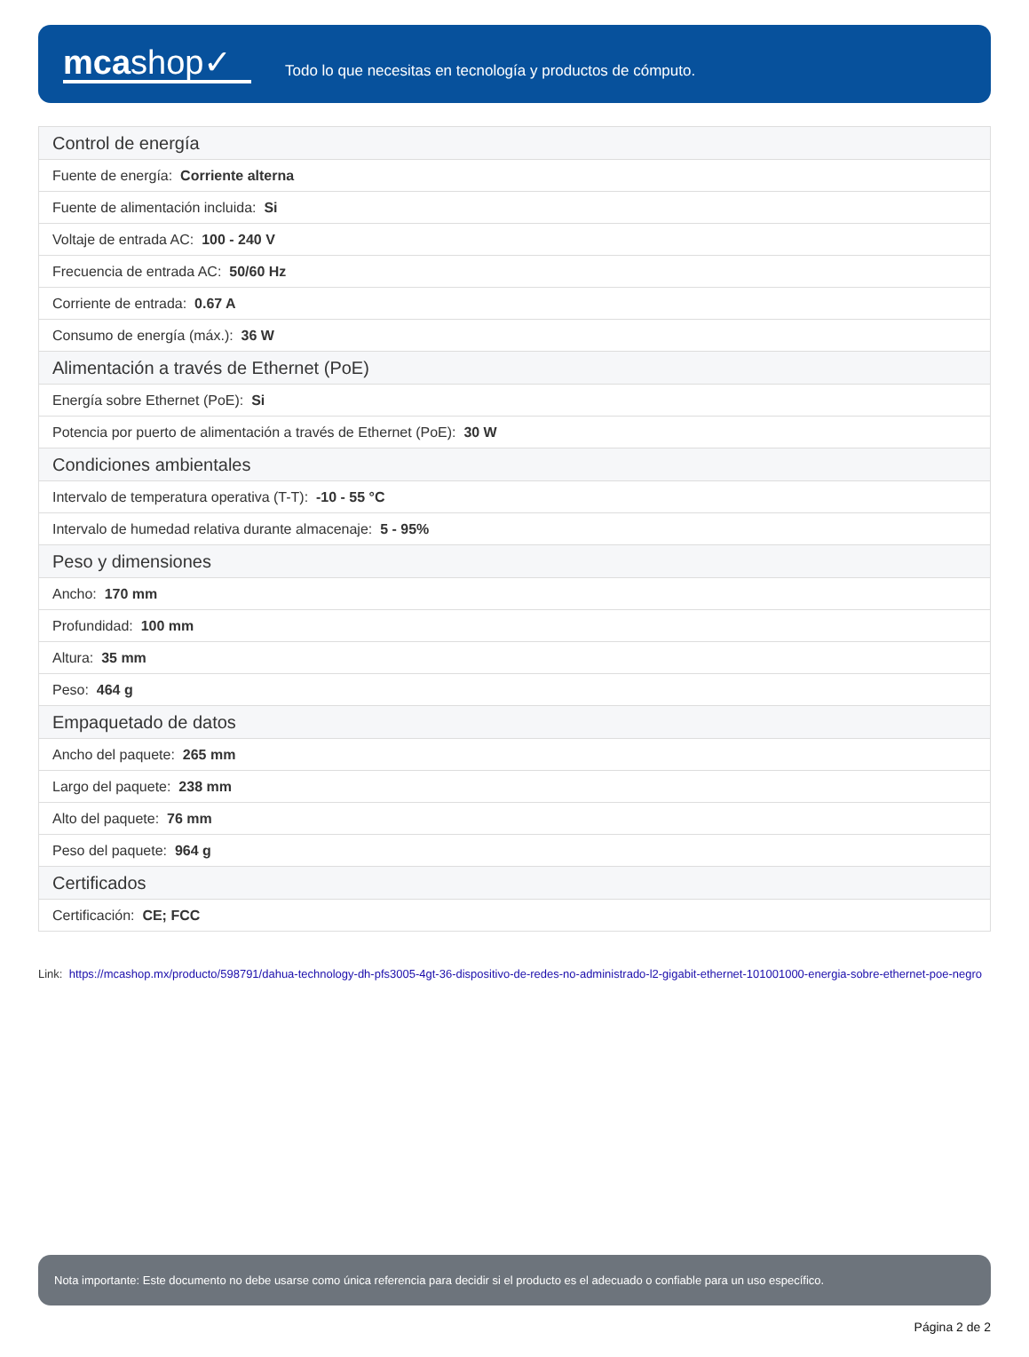mcashop✓
Todo lo que necesitas en tecnología y productos de cómputo.
| Control de energía |
| Fuente de energía: Corriente alterna |
| Fuente de alimentación incluida: Si |
| Voltaje de entrada AC: 100 - 240 V |
| Frecuencia de entrada AC: 50/60 Hz |
| Corriente de entrada: 0.67 A |
| Consumo de energía (máx.): 36 W |
| Alimentación a través de Ethernet (PoE) |
| Energía sobre Ethernet (PoE): Si |
| Potencia por puerto de alimentación a través de Ethernet (PoE): 30 W |
| Condiciones ambientales |
| Intervalo de temperatura operativa (T-T): -10 - 55 °C |
| Intervalo de humedad relativa durante almacenaje: 5 - 95% |
| Peso y dimensiones |
| Ancho: 170 mm |
| Profundidad: 100 mm |
| Altura: 35 mm |
| Peso: 464 g |
| Empaquetado de datos |
| Ancho del paquete: 265 mm |
| Largo del paquete: 238 mm |
| Alto del paquete: 76 mm |
| Peso del paquete: 964 g |
| Certificados |
| Certificación: CE; FCC |
Link: https://mcashop.mx/producto/598791/dahua-technology-dh-pfs3005-4gt-36-dispositivo-de-redes-no-administrado-l2-gigabit-ethernet-101001000-energia-sobre-ethernet-poe-negro
Nota importante: Este documento no debe usarse como única referencia para decidir si el producto es el adecuado o confiable para un uso específico.
Página 2 de 2